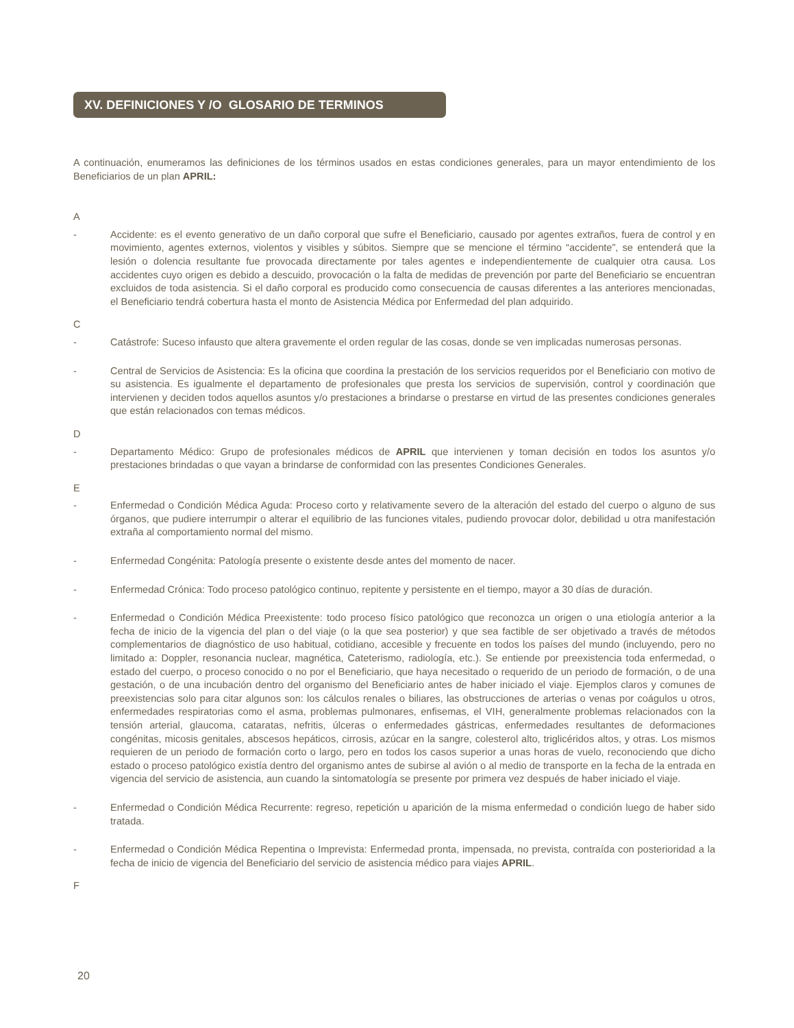XV. DEFINICIONES Y /O GLOSARIO DE TERMINOS
A continuación, enumeramos las definiciones de los términos usados en estas condiciones generales, para un mayor entendimiento de los Beneficiarios de un plan APRIL:
A
- Accidente: es el evento generativo de un daño corporal que sufre el Beneficiario, causado por agentes extraños, fuera de control y en movimiento, agentes externos, violentos y visibles y súbitos. Siempre que se mencione el término “accidente”, se entenderá que la lesión o dolencia resultante fue provocada directamente por tales agentes e independientemente de cualquier otra causa. Los accidentes cuyo origen es debido a descuido, provocación o la falta de medidas de prevención por parte del Beneficiario se encuentran excluidos de toda asistencia. Si el daño corporal es producido como consecuencia de causas diferentes a las anteriores mencionadas, el Beneficiario tendrá cobertura hasta el monto de Asistencia Médica por Enfermedad del plan adquirido.
C
- Catástrofe: Suceso infausto que altera gravemente el orden regular de las cosas, donde se ven implicadas numerosas personas.
- Central de Servicios de Asistencia: Es la oficina que coordina la prestación de los servicios requeridos por el Beneficiario con motivo de su asistencia. Es igualmente el departamento de profesionales que presta los servicios de supervisión, control y coordinación que intervienen y deciden todos aquellos asuntos y/o prestaciones a brindarse o prestarse en virtud de las presentes condiciones generales que están relacionados con temas médicos.
D
- Departamento Médico: Grupo de profesionales médicos de APRIL que intervienen y toman decisión en todos los asuntos y/o prestaciones brindadas o que vayan a brindarse de conformidad con las presentes Condiciones Generales.
E
- Enfermedad o Condición Médica Aguda: Proceso corto y relativamente severo de la alteración del estado del cuerpo o alguno de sus órganos, que pudiere interrumpir o alterar el equilibrio de las funciones vitales, pudiendo provocar dolor, debilidad u otra manifestación extraña al comportamiento normal del mismo.
- Enfermedad Congénita: Patología presente o existente desde antes del momento de nacer.
- Enfermedad Crónica: Todo proceso patológico continuo, repitente y persistente en el tiempo, mayor a 30 días de duración.
- Enfermedad o Condición Médica Preexistente: todo proceso físico patológico que reconozca un origen o una etiología anterior a la fecha de inicio de la vigencia del plan o del viaje (o la que sea posterior) y que sea factible de ser objetivado a través de métodos complementarios de diagnóstico de uso habitual, cotidiano, accesible y frecuente en todos los países del mundo (incluyendo, pero no limitado a: Doppler, resonancia nuclear, magnética, Cateterismo, radiología, etc.). Se entiende por preexistencia toda enfermedad, o estado del cuerpo, o proceso conocido o no por el Beneficiario, que haya necesitado o requerido de un periodo de formación, o de una gestación, o de una incubación dentro del organismo del Beneficiario antes de haber iniciado el viaje. Ejemplos claros y comunes de preexistencias solo para citar algunos son: los cálculos renales o biliares, las obstrucciones de arterias o venas por coágulos u otros, enfermedades respiratorias como el asma, problemas pulmonares, enfisemas, el VIH, generalmente problemas relacionados con la tensión arterial, glaucoma, cataratas, nefritis, úlceras o enfermedades gástricas, enfermedades resultantes de deformaciones congénitas, micosis genitales, abscesos hepáticos, cirrosis, azúcar en la sangre, colesterol alto, triglicéridos altos, y otras. Los mismos requieren de un periodo de formación corto o largo, pero en todos los casos superior a unas horas de vuelo, reconociendo que dicho estado o proceso patológico existía dentro del organismo antes de subirse al avión o al medio de transporte en la fecha de la entrada en vigencia del servicio de asistencia, aun cuando la sintomatología se presente por primera vez después de haber iniciado el viaje.
- Enfermedad o Condición Médica Recurrente: regreso, repetición u aparición de la misma enfermedad o condición luego de haber sido tratada.
- Enfermedad o Condición Médica Repentina o Imprevista: Enfermedad pronta, impensada, no prevista, contraída con posterioridad a la fecha de inicio de vigencia del Beneficiario del servicio de asistencia médico para viajes APRIL.
F
20